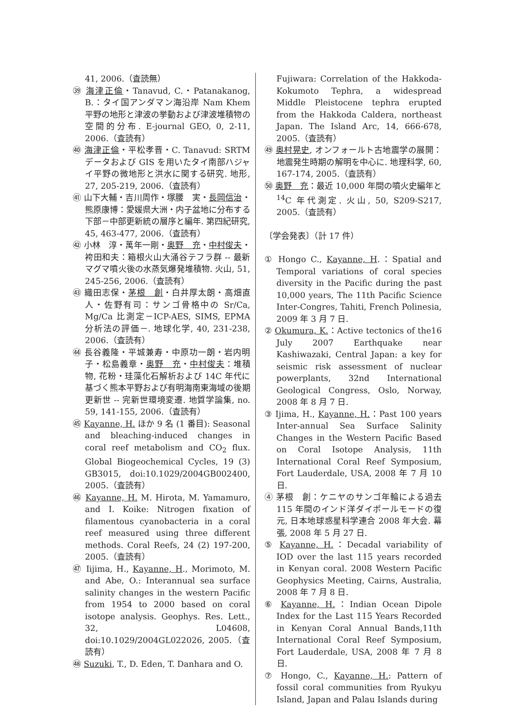41, 2006.（査読無）
㊴ 海津正倫・Tanavud, C.・Patanakanog, B.：タイ国アンダマン海沿岸 Nam Khem 平野の地形と津波の挙動および津波堆積物の空間的分布. E-journal GEO, 0, 2-11, 2006.（査読有）
㊵ 海津正倫・平松孝晋・C. Tanavud: SRTM データおよび GIS を用いたタイ南部ハジャイ平野の微地形と洪水に関する研究. 地形, 27, 205-219, 2006.（査読有）
㊶ 山下大輔・吉川周作・塚腰　実・長岡信治・熊原康博：愛媛県大洲・内子盆地に分布する下部－中部更新統の層序と編年. 第四紀研究, 45, 463-477, 2006.（査読有）
㊷ 小林　淳・萬年一剛・奥野　充・中村俊夫・袴田和夫：箱根火山大涌谷テフラ群 -- 最新マグマ噴火後の水蒸気爆発堆積物. 火山, 51, 245-256, 2006.（査読有）
㊸ 織田志保・茅根　創・白井厚太朗・高畑直人・佐野有司：サンゴ骨格中の Sr/Ca, Mg/Ca 比測定－ICP-AES, SIMS, EPMA 分析法の評価－. 地球化学, 40, 231-238, 2006.（査読有）
㊹ 長谷義隆・平城兼寿・中原功一朗・岩内明子・松島義章・奥野　充・中村俊夫：堆積物, 花粉・珪藻化石解析および 14C 年代に基づく熊本平野および有明海南東海域の後期更新世 -- 完新世環境変遷. 地質学論集, no. 59, 141-155, 2006.（査読有）
㊺ Kayanne, H. ほか 9 名 (1 番目): Seasonal and bleaching-induced changes in coral reef metabolism and CO<sub>2</sub> flux. Global Biogeochemical Cycles, 19 (3) GB3015, doi:10.1029/2004GB002400, 2005.（査読有）
㊻ Kayanne, H. M. Hirota, M. Yamamuro, and I. Koike: Nitrogen fixation of filamentous cyanobacteria in a coral reef measured using three different methods. Coral Reefs, 24 (2) 197-200, 2005.（査読有）
㊼ Iijima, H., Kayanne, H., Morimoto, M. and Abe, O.: Interannual sea surface salinity changes in the western Pacific from 1954 to 2000 based on coral isotope analysis. Geophys. Res. Lett., 32, L04608, doi:10.1029/2004GL022026, 2005.（査読有）
㊽ Suzuki, T., D. Eden, T. Danhara and O.
Fujiwara: Correlation of the Hakkoda-Kokumoto Tephra, a widespread Middle Pleistocene tephra erupted from the Hakkoda Caldera, northeast Japan. The Island Arc, 14, 666-678, 2005.（査読有）
㊾ 奥村晃史, オンフォールト古地震学の展開：地震発生時期の解明を中心に. 地理科学, 60, 167-174, 2005.（査読有）
㊿ 奥野　充：最近 10,000 年間の噴火史編年と <sup>14</sup>C 年代測定. 火山, 50, S209-S217, 2005.（査読有）
〔学会発表〕（計 17 件）
① Hongo C., Kayanne, H.：Spatial and Temporal variations of coral species diversity in the Pacific during the past 10,000 years, The 11th Pacific Science Inter-Congres, Tahiti, French Polinesia, 2009 年 3 月 7 日.
② Okumura, K.：Active tectonics of the16 July 2007 Earthquake near Kashiwazaki, Central Japan: a key for seismic risk assessment of nuclear powerplants, 32nd International Geological Congress, Oslo, Norway, 2008 年 8 月 7 日.
③ Ijima, H., Kayanne, H.：Past 100 years Inter-annual Sea Surface Salinity Changes in the Western Pacific Based on Coral Isotope Analysis, 11th International Coral Reef Symposium, Fort Lauderdale, USA, 2008 年 7 月 10 日.
④ 茅根　創：ケニヤのサンゴ年輪による過去 115 年間のインド洋ダイポールモードの復元, 日本地球惑星科学連合 2008 年大会. 幕張, 2008 年 5 月 27 日.
⑤ Kayanne, H.：Decadal variability of IOD over the last 115 years recorded in Kenyan coral. 2008 Western Pacific Geophysics Meeting, Cairns, Australia, 2008 年 7 月 8 日.
⑥ Kayanne, H.：Indian Ocean Dipole Index for the Last 115 Years Recorded in Kenyan Coral Annual Bands,11th International Coral Reef Symposium, Fort Lauderdale, USA, 2008 年 7 月 8 日.
⑦ Hongo, C., Kayanne, H.: Pattern of fossil coral communities from Ryukyu Island, Japan and Palau Islands during